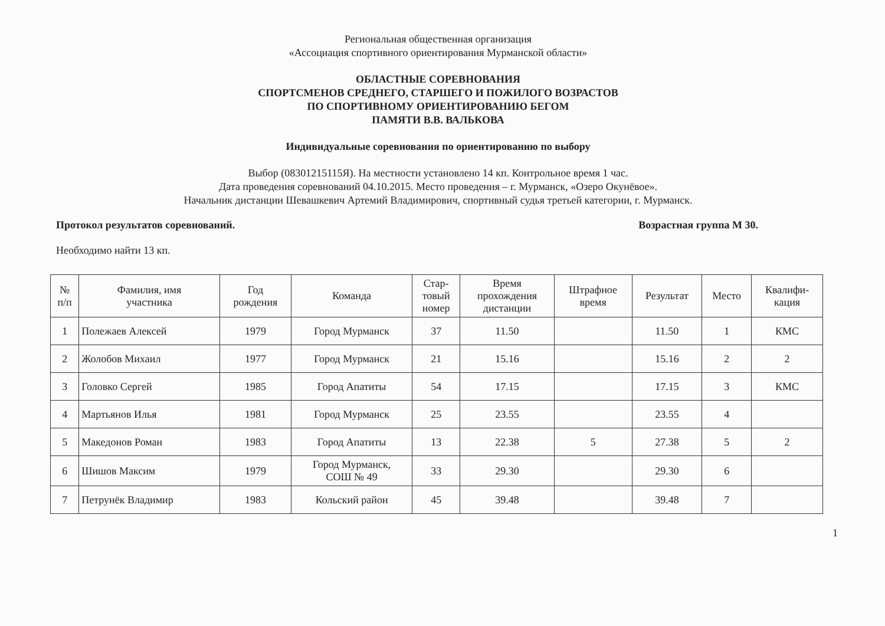Региональная общественная организация
«Ассоциация спортивного ориентирования Мурманской области»
ОБЛАСТНЫЕ СОРЕВНОВАНИЯ
СПОРТСМЕНОВ СРЕДНЕГО, СТАРШЕГО И ПОЖИЛОГО ВОЗРАСТОВ
ПО СПОРТИВНОМУ ОРИЕНТИРОВАНИЮ БЕГОМ
ПАМЯТИ В.В. ВАЛЬКОВА
Индивидуальные соревнования по ориентированию по выбору
Выбор (08301215115Я). На местности установлено 14 кп. Контрольное время 1 час.
Дата проведения соревнований 04.10.2015. Место проведения – г. Мурманск, «Озеро Окунёвое».
Начальник дистанции Шевашкевич Артемий Владимирович, спортивный судья третьей категории, г. Мурманск.
Протокол результатов соревнований. Возрастная группа М 30.
Необходимо найти 13 кп.
| № п/п | Фамилия, имя участника | Год рождения | Команда | Стар- товый номер | Время прохождения дистанции | Штрафное время | Результат | Место | Квалифи- кация |
| --- | --- | --- | --- | --- | --- | --- | --- | --- | --- |
| 1 | Полежаев Алексей | 1979 | Город Мурманск | 37 | 11.50 | | 11.50 | 1 | КМС |
| 2 | Жолобов Михаил | 1977 | Город Мурманск | 21 | 15.16 | | 15.16 | 2 | 2 |
| 3 | Головко Сергей | 1985 | Город Апатиты | 54 | 17.15 | | 17.15 | 3 | КМС |
| 4 | Мартьянов Илья | 1981 | Город Мурманск | 25 | 23.55 | | 23.55 | 4 | |
| 5 | Македонов Роман | 1983 | Город Апатиты | 13 | 22.38 | 5 | 27.38 | 5 | 2 |
| 6 | Шишов Максим | 1979 | Город Мурманск, СОШ № 49 | 33 | 29.30 | | 29.30 | 6 | |
| 7 | Петрунёк Владимир | 1983 | Кольский район | 45 | 39.48 | | 39.48 | 7 | |
1